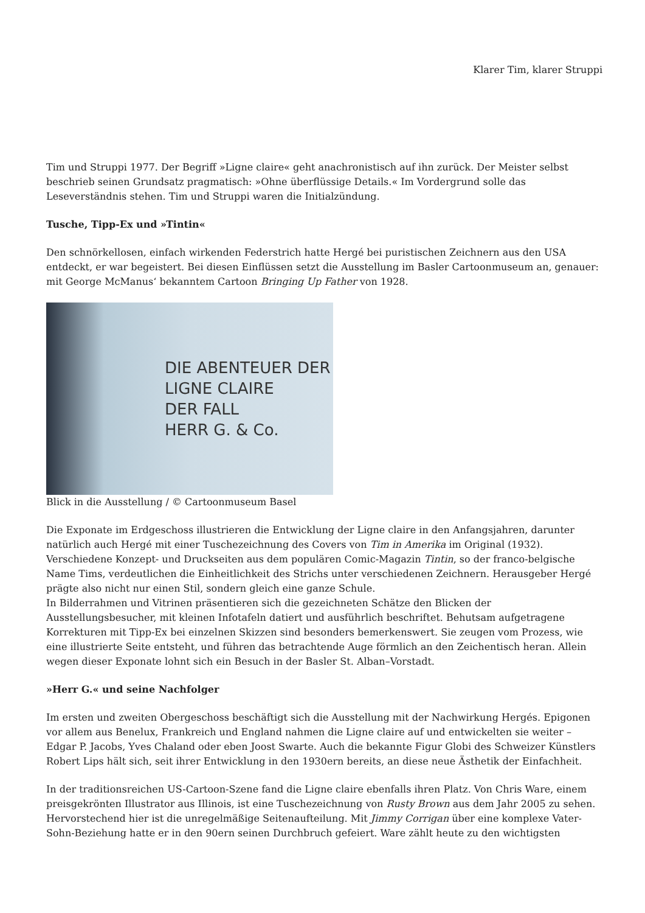Klarer Tim, klarer Struppi
Tim und Struppi 1977. Der Begriff »Ligne claire« geht anachronistisch auf ihn zurück. Der Meister selbst beschrieb seinen Grundsatz pragmatisch: »Ohne überflüssige Details.« Im Vordergrund solle das Leseverständnis stehen. Tim und Struppi waren die Initialzündung.
Tusche, Tipp-Ex und »Tintin«
Den schnörkellosen, einfach wirkenden Federstrich hatte Hergé bei puristischen Zeichnern aus den USA entdeckt, er war begeistert. Bei diesen Einflüssen setzt die Ausstellung im Basler Cartoonmuseum an, genauer: mit George McManus‘ bekanntem Cartoon Bringing Up Father von 1928.
DIE ABENTEUER DER
LIGNE CLAIRE
DER FALL
HERR G. & Co.
Blick in die Ausstellung / © Cartoonmuseum Basel
Die Exponate im Erdgeschoss illustrieren die Entwicklung der Ligne claire in den Anfangsjahren, darunter natürlich auch Hergé mit einer Tuschezeichnung des Covers von Tim in Amerika im Original (1932). Verschiedene Konzept- und Druckseiten aus dem populären Comic-Magazin Tintin, so der franco-belgische Name Tims, verdeutlichen die Einheitlichkeit des Strichs unter verschiedenen Zeichnern. Herausgeber Hergé prägte also nicht nur einen Stil, sondern gleich eine ganze Schule.
In Bilderrahmen und Vitrinen präsentieren sich die gezeichneten Schätze den Blicken der Ausstellungsbesucher, mit kleinen Infotafeln datiert und ausführlich beschriftet. Behutsam aufgetragene Korrekturen mit Tipp-Ex bei einzelnen Skizzen sind besonders bemerkenswert. Sie zeugen vom Prozess, wie eine illustrierte Seite entsteht, und führen das betrachtende Auge förmlich an den Zeichentisch heran. Allein wegen dieser Exponate lohnt sich ein Besuch in der Basler St. Alban–Vorstadt.
»Herr G.« und seine Nachfolger
Im ersten und zweiten Obergeschoss beschäftigt sich die Ausstellung mit der Nachwirkung Hergés. Epigonen vor allem aus Benelux, Frankreich und England nahmen die Ligne claire auf und entwickelten sie weiter – Edgar P. Jacobs, Yves Chaland oder eben Joost Swarte. Auch die bekannte Figur Globi des Schweizer Künstlers Robert Lips hält sich, seit ihrer Entwicklung in den 1930ern bereits, an diese neue Ästhetik der Einfachheit.
In der traditionsreichen US-Cartoon-Szene fand die Ligne claire ebenfalls ihren Platz. Von Chris Ware, einem preisgekrönten Illustrator aus Illinois, ist eine Tuschezeichnung von Rusty Brown aus dem Jahr 2005 zu sehen. Hervorstechend hier ist die unregelmäßige Seitenaufteilung. Mit Jimmy Corrigan über eine komplexe Vater-Sohn-Beziehung hatte er in den 90ern seinen Durchbruch gefeiert. Ware zählt heute zu den wichtigsten